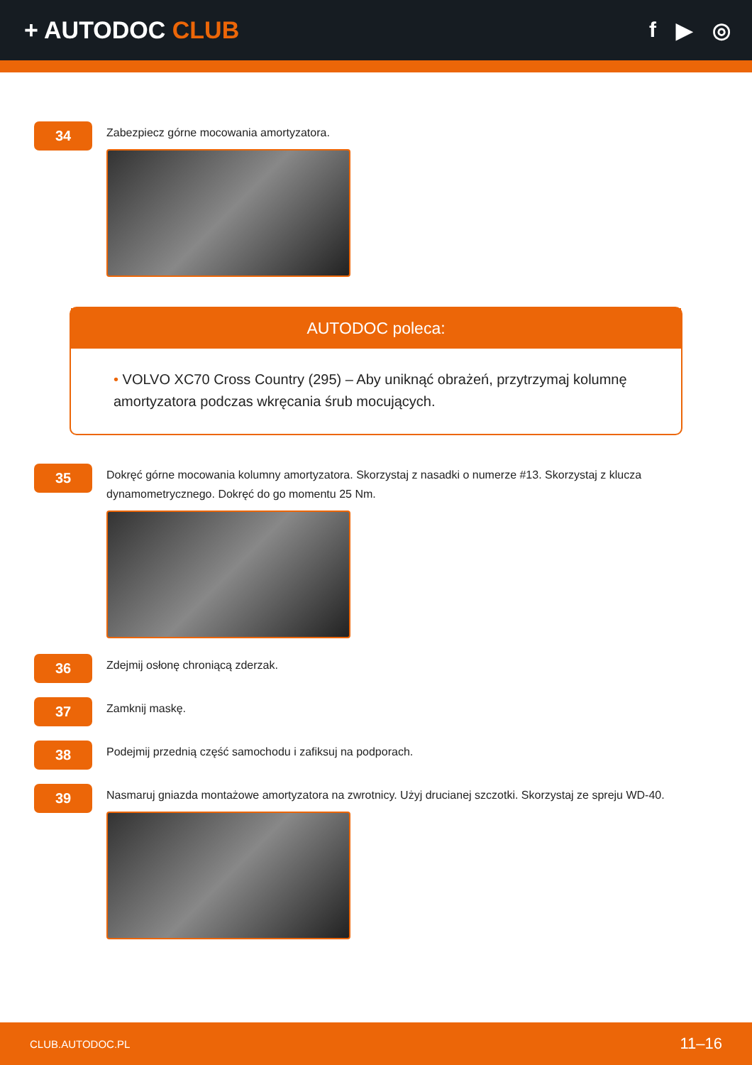+ AUTODOC CLUB f ▶ ◎
34
Zabezpiecz górne mocowania amortyzatora.
AUTODOC poleca:
• VOLVO XC70 Cross Country (295) – Aby uniknąć obrażeń, przytrzymaj kolumnę amortyzatora podczas wkręcania śrub mocujących.
35
Dokręć górne mocowania kolumny amortyzatora. Skorzystaj z nasadki o numerze #13. Skorzystaj z klucza dynamometrycznego. Dokręć do go momentu 25 Nm.
36
Zdejmij osłonę chroniącą zderzak.
37
Zamknij maskę.
38
Podejmij przednią część samochodu i zafiksuj na podporach.
39
Nasmaruj gniazda montażowe amortyzatora na zwrotnicy. Użyj drucianej szczotki. Skorzystaj ze spreju WD-40.
CLUB.AUTODOC.PL 11–16